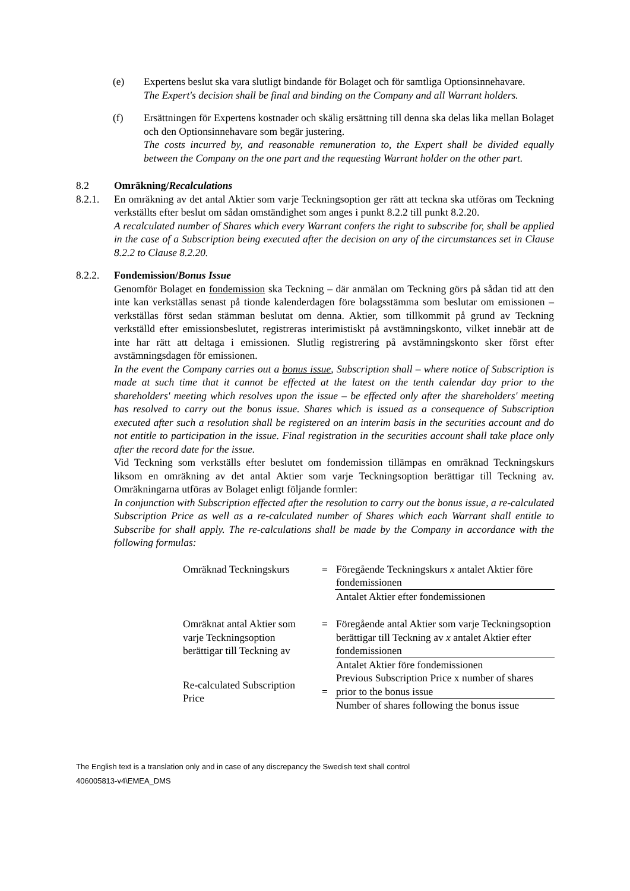(e) Expertens beslut ska vara slutligt bindande för Bolaget och för samtliga Optionsinnehavare.
The Expert's decision shall be final and binding on the Company and all Warrant holders.
(f) Ersättningen för Expertens kostnader och skälig ersättning till denna ska delas lika mellan Bolaget och den Optionsinnehavare som begär justering.
The costs incurred by, and reasonable remuneration to, the Expert shall be divided equally between the Company on the one part and the requesting Warrant holder on the other part.
8.2 Omräkning/Recalculations
8.2.1. En omräkning av det antal Aktier som varje Teckningsoption ger rätt att teckna ska utföras om Teckning verkställts efter beslut om sådan omständighet som anges i punkt 8.2.2 till punkt 8.2.20.
A recalculated number of Shares which every Warrant confers the right to subscribe for, shall be applied in the case of a Subscription being executed after the decision on any of the circumstances set in Clause 8.2.2 to Clause 8.2.20.
8.2.2. Fondemission/Bonus Issue
Genomför Bolaget en fondemission ska Teckning – där anmälan om Teckning görs på sådan tid att den inte kan verkställas senast på tionde kalenderdagen före bolagsstämma som beslutar om emissionen – verkställas först sedan stämman beslutat om denna. Aktier, som tillkommit på grund av Teckning verkställd efter emissionsbeslutet, registreras interimistiskt på avstämningskonto, vilket innebär att de inte har rätt att deltaga i emissionen. Slutlig registrering på avstämningskonto sker först efter avstämningsdagen för emissionen.
In the event the Company carries out a bonus issue, Subscription shall – where notice of Subscription is made at such time that it cannot be effected at the latest on the tenth calendar day prior to the shareholders' meeting which resolves upon the issue – be effected only after the shareholders' meeting has resolved to carry out the bonus issue. Shares which is issued as a consequence of Subscription executed after such a resolution shall be registered on an interim basis in the securities account and do not entitle to participation in the issue. Final registration in the securities account shall take place only after the record date for the issue.
Vid Teckning som verkställs efter beslutet om fondemission tillämpas en omräknad Teckningskurs liksom en omräkning av det antal Aktier som varje Teckningsoption berättigar till Teckning av. Omräkningarna utföras av Bolaget enligt följande formler:
In conjunction with Subscription effected after the resolution to carry out the bonus issue, a re-calculated Subscription Price as well as a re-calculated number of Shares which each Warrant shall entitle to Subscribe for shall apply. The re-calculations shall be made by the Company in accordance with the following formulas:
| Omräknad Teckningskurs | = | Föregående Teckningskurs x antalet Aktier före fondemissionen |
| | | Antalet Aktier efter fondemissionen |
| Omräknat antal Aktier som varje Teckningsoption berättigar till Teckning av | = | Föregående antal Aktier som varje Teckningsoption berättigar till Teckning av x antalet Aktier efter fondemissionen |
| | | Antalet Aktier före fondemissionen |
| Re-calculated Subscription Price | = | Previous Subscription Price x number of shares prior to the bonus issue |
| | | Number of shares following the bonus issue |
The English text is a translation only and in case of any discrepancy the Swedish text shall control
406005813-v4\EMEA_DMS